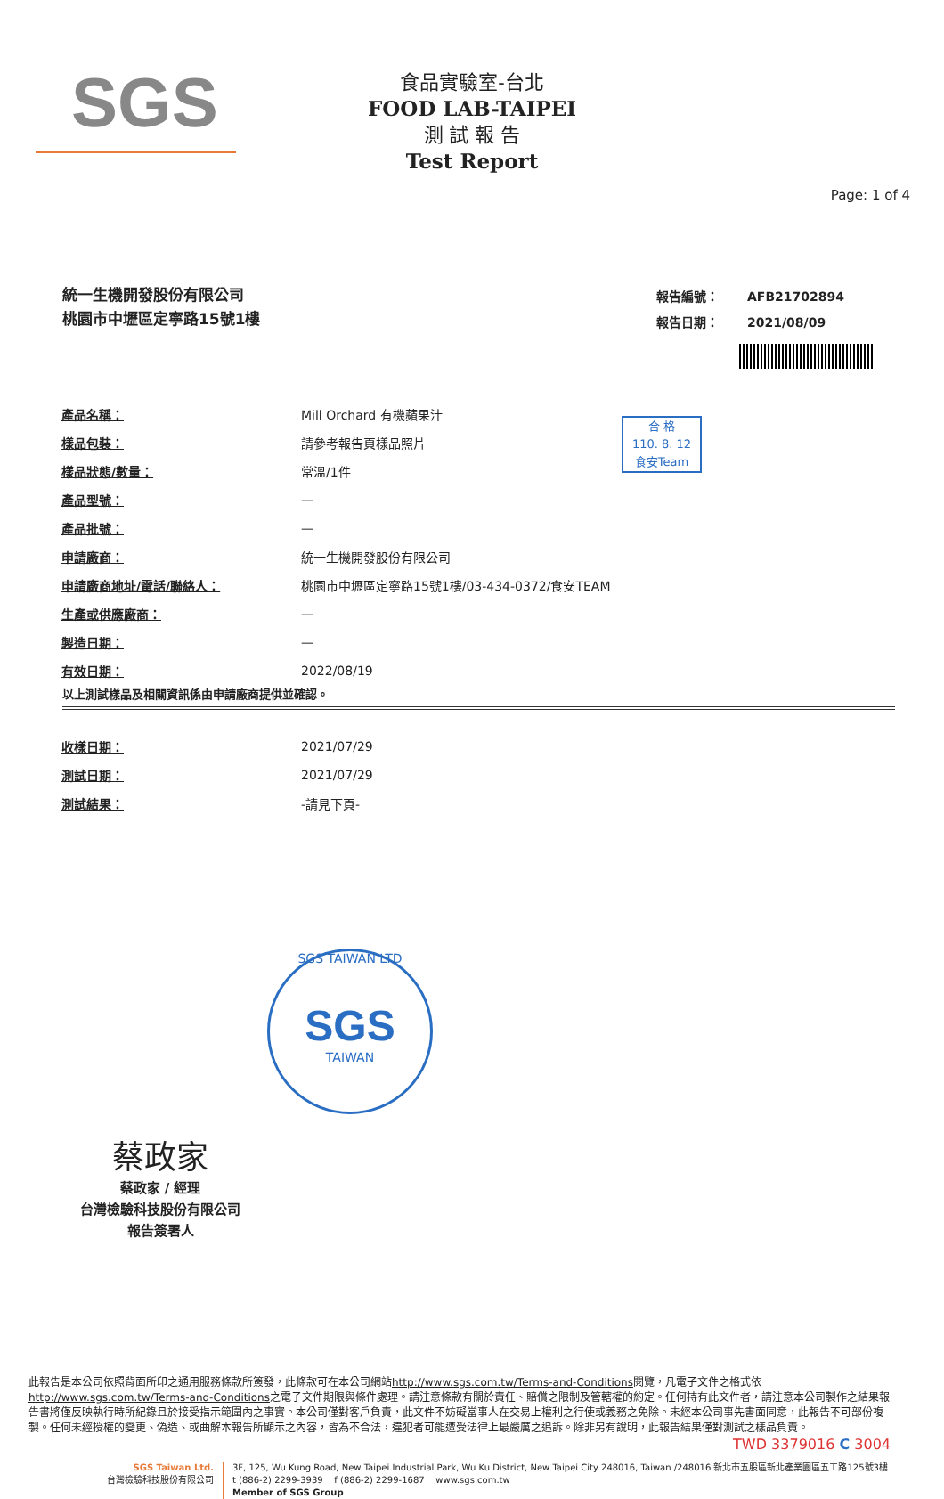SGS
食品實驗室-台北
FOOD LAB-TAIPEI
測 試 報 告
Test Report
Page: 1 of 4
統一生機開發股份有限公司
桃園市中壢區定寧路15號1樓
| 報告編號： | AFB21702894 |
| 報告日期： | 2021/08/09 |
合 格
110. 8. 12
食安Team
| 產品名稱： | Mill Orchard 有機蘋果汁 |
| 樣品包裝： | 請參考報告頁樣品照片 |
| 樣品狀態/數量： | 常溫/1件 |
| 產品型號： | — |
| 產品批號： | — |
| 申請廠商： | 統一生機開發股份有限公司 |
| 申請廠商地址/電話/聯絡人： | 桃園市中壢區定寧路15號1樓/03-434-0372/食安TEAM |
| 生產或供應廠商： | — |
| 製造日期： | — |
| 有效日期： | 2022/08/19 |
以上測試樣品及相關資訊係由申請廠商提供並確認。
| 收樣日期： | 2021/07/29 |
| 測試日期： | 2021/07/29 |
| 測試結果： | -請見下頁- |
蔡政家
蔡政家 / 經理
台灣檢驗科技股份有限公司
報告簽署人
SGS TAIWAN LTD
SGS
TAIWAN
此報告是本公司依照背面所印之通用服務條款所簽發，此條款可在本公司網站http://www.sgs.com.tw/Terms-and-Conditions閱覽，凡電子文件之格式依http://www.sgs.com.tw/Terms-and-Conditions之電子文件期限與條件處理。請注意條款有關於責任、賠償之限制及管轄權的約定。任何持有此文件者，請注意本公司製作之結果報告書將僅反映執行時所紀錄且於接受指示範圍內之事實。本公司僅對客戶負責，此文件不妨礙當事人在交易上權利之行使或義務之免除。未經本公司事先書面同意，此報告不可部份複製。任何未經授權的變更、偽造、或曲解本報告所顯示之內容，皆為不合法，違犯者可能遭受法律上最嚴厲之追訴。除非另有說明，此報告結果僅對測試之樣品負責。
TWD 3379016 C 3004
SGS Taiwan Ltd.
台灣檢驗科技股份有限公司
3F, 125, Wu Kung Road, New Taipei Industrial Park, Wu Ku District, New Taipei City 248016, Taiwan /248016 新北市五股區新北產業園區五工路125號3樓
t (886-2) 2299-3939 f (886-2) 2299-1687 www.sgs.com.tw
Member of SGS Group